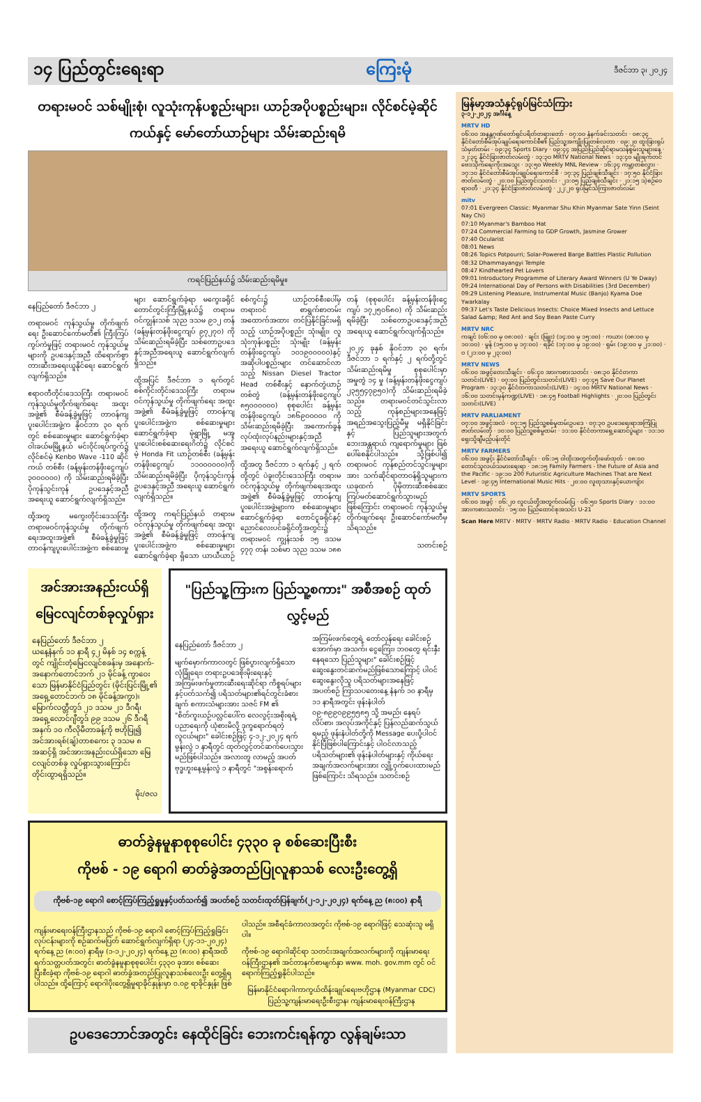၁၄ ပြည်တွင်းရေးရာ ကြေးမုံ ဒီဇင်ဘာ ၃၊ ၂၀၂၄
တရားမဝင် သစ်မျိုးစုံ၊ လူသုံးကုန်ပစ္စည်းများ၊ ယာဉ်အပိုပစ္စည်းများ၊ လိုင်စင်မဲ့ဆိုင်ကယ်နှင့် မော်တော်ယာဉ်များ သိမ်းဆည်းရမိ
ကရင်ပြည်နယ်၌ သိမ်းဆည်းရမိမှု။
နေပြည်တော် ဒီဇင်ဘာ ၂
တရားမဝင် ကုန်သွယ်မှု တိုက်ဖျက်ရေး ဦးဆောင်ကော်မတီ၏ ကြီးကြပ်ကွပ်ကဲမှုဖြင့် တရားမဝင် ကုန်သွယ်မှုများကို ဥပဒေနှင့်အညီ ထိရောက်စွာ တားဆီးအရေးယူနိုင်ရေး ဆောင်ရွက်လျက်ရှိသည်။
ဧရာဝတီတိုင်းဒေသကြီး တရားမဝင် ကုန်သွယ်မှုတိုက်ဖျက်ရေး အထူးအဖွဲ့၏ စီမံခန့်ခွဲမှုဖြင့် တာဝန်ကျ ပူးပေါင်းအဖွဲ့က နိုဝင်ဘာ ၃၀ ရက်တွင် စစ်ဆေးမှုများ ဆောင်ရွက်ခဲ့ရာ ဝါးခယ်မမြို့နယ် မင်းဝိုင်းရပ်ကွက်၌ လိုင်စင်မဲ့ Kenbo Wave -110 ဆိုင်ကယ် တစ်စီး (ခန့်မှန်းတန်ဖိုးငွေကျပ် ၃၀၀၀၀၀၀) ကို သိမ်းဆည်းရမိခဲ့ပြီး ပိုကုန်သွင်းကုန် ဥပဒေနှင့်အညီ အရေးယူ ဆောင်ရွက်လျက်ရှိသည်။
ထို့အတူ မကွေးတိုင်းဒေသကြီး တရားမဝင်ကုန်သွယ်မှု တိုက်ဖျက်ရေးအထူးအဖွဲ့၏ စီမံခန့်ခွဲမှုဖြင့် တာဝန်ကျပူးပေါင်းအဖွဲ့က စစ်ဆေးမှုများ ဆောင်ရွက်ခဲ့ရာ မကွေးခရိုင် တောင်တွင်းကြီးမြို့နယ်၌ တရားမဝင်ကျွန်းသစ် သုည ဒသမ ၉၁၂ တန် (ခန့်မှန်းတန်ဖိုးငွေကျပ် ၉၇၂၇၀) ကို သိမ်းဆည်းရမိခဲ့ပြီး သစ်တောဥပဒေနှင့်အညီအရေးယူ ဆောင်ရွက်လျက်ရှိသည်။
ထို့အပြင် ဒီဇင်ဘာ ၁ ရက်တွင် စစ်ကိုင်းတိုင်းဒေသကြီး တရားမဝင်ကုန်သွယ်မှု တိုက်ဖျက်ရေး အထူးအဖွဲ့၏ စီမံခန့်ခွဲမှုဖြင့် တာဝန်ကျပူးပေါင်းအဖွဲ့က စစ်ဆေးမှုများ ဆောင်ရွက်ခဲ့ရာ မုံရွာမြို့ မအူ ပူးပေါင်းစစ်ဆေးရေးဂိတ်၌ လိုင်စင်မဲ့ Honda Fit ယာဉ်တစ်စီး (ခန့်မှန်းတန်ဖိုးငွေကျပ် ၁၁၀၀၀၀၀၀)ကို သိမ်းဆည်းရမိခဲ့ပြီး ပိုကုန်သွင်းကုန်ဥပဒေနှင့်အညီ အရေးယူ ဆောင်ရွက်လျက်ရှိသည်။
ထို့အတူ ကရင်ပြည်နယ် တရားမဝင်ကုန်သွယ်မှု တိုက်ဖျက်ရေး အထူးအဖွဲ့၏ စီမံခန့်ခွဲမှုဖြင့် တာဝန်ကျ ပူးပေါင်းအဖွဲ့က စစ်ဆေးမှုများ ဆောင်ရွက်ခဲ့ရာ ရှိသော ယာယီယာဉ်စစ်ကွင်း၌ ယာဉ်တစ်စီးပေါ်မှ တရားဝင် စာရွက်စာတမ်းအထောက်အထား တင်ပြနိုင်ခြင်းမရှိသည့် ယာဉ်အပိုပစ္စည်း သုံးမျိုး၊ လူသုံးကုန်ပစ္စည်း သုံးမျိုး (ခန့်မှန်းတန်ဖိုးငွေကျပ် ၁၀၁၉၀၀၀၀၀)နှင့် အဆိုပါပစ္စည်းများ တင်ဆောင်လာသည့် Nissan Diesel Tractor Head တစ်စီးနှင့် နောက်တွဲယာဉ် တစ်တွဲ (ခန့်မှန်းတန်ဖိုးငွေကျပ် ၈၅၀၀၀၀၀၀) စုစုပေါင်း ခန့်မှန်းတန်ဖိုးငွေကျပ် ၁၈၆၉၀၀၀၀၀ ကို သိမ်းဆည်းရမိခဲ့ပြီး အကောက်ခွန်လုပ်ထုံးလုပ်နည်းများနှင့်အညီ အရေးယူ ဆောင်ရွက်လျက်ရှိသည်။
ထို့အတူ ဒီဇင်ဘာ ၁ ရက်နှင့် ၂ ရက်တို့တွင် ပဲခူးတိုင်းဒေသကြီး တရားမဝင်ကုန်သွယ်မှု တိုက်ဖျက်ရေးအထူးအဖွဲ့၏ စီမံခန့်ခွဲမှုဖြင့် တာဝန်ကျ ပူးပေါင်းအဖွဲ့များက စစ်ဆေးမှုများ ဆောင်ရွက်ခဲ့ရာ တောင်ငူခရိုင်နှင့် ညောင်လေးပင်ခရိုင်တို့အတွင်း၌ တရားမဝင် ကျွန်းသစ် ၁၅ ဒသမ ၄၇၇ တန်၊ သစ်မာ သုည ဒသမ ၁၈၈ တန် (စုစုပေါင်း ခန့်မှန်းတန်ဖိုးငွေကျပ် ၁၇၂၅၀၆၈၀) ကို သိမ်းဆည်းရမိခဲ့ပြီး သစ်တောဥပဒေနှင့်အညီ အရေးယူ ဆောင်ရွက်လျက်ရှိသည်။
၂၀၂၄ ခုနှစ် နိုဝင်ဘာ ၃၀ ရက်၊ ဒီဇင်ဘာ ၁ ရက်နှင့် ၂ ရက်တို့တွင် သိမ်းဆည်းရမိမှု စုစုပေါင်းမှာ အမှုတွဲ ၁၄ မှု (ခန့်မှန်းတန်ဖိုးငွေကျပ် ၂၃၅၅၄၇၉၅၀)ကို သိမ်းဆည်းရမိခဲ့သည်။ တရားမဝင်တင်သွင်းလာသည့် ကုန်စည်များအနေဖြင့် အရည်အသွေးပြည့်မီမှု မရှိနိုင်ခြင်းနှင့် ပြည်သူများအတွက် ဘေးအန္တရာယ် ကျရောက်မှုများ ဖြစ်ပေါ်စေနိုင်ပါသည်။ သို့ဖြစ်ပါ၍ တရားမဝင် ကုန်စည်တင်သွင်းမှုများအား သက်ဆိုင်ရာတာဝန်ရှိသူများက ယခုထက် ပိုမိုတားဆီးစစ်ဆေးကြပ်မတ်ဆောင်ရွက်သွားမည်ဖြစ်ကြောင်း တရားမဝင် ကုန်သွယ်မှု တိုက်ဖျက်ရေး ဦးဆောင်ကော်မတီမှ သိရသည်။
သတင်းစဉ်
အင်အားအနည်းငယ်ရှိ မြေငလျင်တစ်ခုလှုပ်ရှား
နေပြည်တော် ဒီဇင်ဘာ ၂
ယနေ့နံနက် ၁၁ နာရီ ၄၂ မိနစ် ၁၄ စက္ကန့်တွင် ကျိုင်းတုံမြေငလျင်စခန်းမှ အနောက်-အနောက်တောင်ဘက် ၂၁ မိုင်ခန့် ကွာဝေးသော မြန်မာနိုင်ငံပြည်တွင်း (မိုင်းပြင်းမြို့၏ အရှေ့တောင်ဘက် ၁၈ မိုင်ခန့်အကွာ)၊ မြောက်လတ္တီတွဒ် ၂၁ ဒသမ ၂၁ ဒီဂရီ၊ အရှေ့လောင်ဂျီတွဒ် ၉၉ ဒသမ ၂၆ ဒီဂရီ အနက် ၁၀ ကီလိုမီတာခန့်ကို ဗဟိုပြု၍ အင်အားရစ်(ချ်)တာစကေး ၃ ဒသမ ၈ အဆင့်ရှိ အင်အားအနည်းငယ်ရှိသော မြေငလျင်တစ်ခု လှုပ်ရှားသွားကြောင်း တိုင်းထွာရရှိသည်။
မိုး/ဇလ
"ပြည်သူ့ကြားက ပြည်သူ့စကား" အစီအစဉ် ထုတ်လွှင့်မည်
နေပြည်တော် ဒီဇင်ဘာ ၂
မျက်မှောက်ကာလတွင် ဖြစ်ပွားလျက်ရှိသော လုံခြုံရေး၊ တရားဥပဒေစိုးမိုးရေးနှင့် အကြမ်းဖက်မှုတားဆီးရေးဆိုင်ရာ ကိစ္စရပ်များနှင့်ပတ်သက်၍ ပရိသတ်များ၏ရင်တွင်းခံစားချက် စကားသံများအား သဇင် FM ၏ "စိတ်ကူးယဉ်ပလ္လင်ပေါ်က လေလွင့်းအစိုးရရဲ့ ပညာရေးကို ယုံစားမိလို့ ဒုက္ခရောက်ရတဲ့ လူငယ်များ" ခေါင်းစဉ်ဖြင့် ၄-၁၂-၂၀၂၄ ရက် မွန်းလွဲ ၁ နာရီတွင် ထုတ်လွှင့်တင်ဆက်ပေးသွားမည်ဖြစ်ပါသည်။ အလားတူ လာမည့် အပတ် ဗုဒ္ဓဟူးနေ့မွန်းလွဲ ၁ နာရီတွင် "အစွန်းရောက်အကြမ်းဖက်တွေရဲ့ တော်လှန်ရေး ခေါင်းစဉ်အောက်မှာ အသက်၊ ငွေကြေး၊ ဘဝတွေ ရင်းနှီးနေရသော ပြည်သူများ" ခေါင်းစဉ်ဖြင့် ဆွေးနွေးတင်ဆက်မည်ဖြစ်သောကြောင့် ပါဝင်ဆွေးနွေးလိုသူ ပရိသတ်များအနေဖြင့် အပတ်စဉ် ကြာသပတေးနေ့ နံနက် ၁၀ နာရီမှ ၁၁ နာရီအတွင်း ဖုန်းနံပါတ် ၀၉-၈၉၉၀၉၉၅၅၈၅ သို့ အမည်၊ နေရပ်လိပ်စာ၊ အလုပ်အကိုင်နှင့် ပြန်လည်ဆက်သွယ်ရမည့် ဖုန်းနံပါတ်တို့ကို Message ပေးပို့ပါဝင်နိုင်ပြီဖြစ်ပါကြောင်းနှင့် ပါဝင်လာသည့် ပရိသတ်များ၏ ဖုန်းနံပါတ်များနှင့် ကိုယ်ရေးအချက်အလက်များအား လျှို့ဝှက်ပေးထားမည်ဖြစ်ကြောင်း သိရသည်။ သတင်းစဉ်
ဓာတ်ခွဲနမူနာစုစုပေါင်း ၄၃၃၀ ခု စစ်ဆေးပြီးစီး
ကိုဗစ် - ၁၉ ရောဂါ ဓာတ်ခွဲအတည်ပြုလူနာသစ် လေးဦးတွေ့ရှိ
ကိုဗစ်-၁၉ ရောဂါ စောင့်ကြပ်ကြည့်ရှုမှုနှင့်ပတ်သက်၍ အပတ်စဉ် သတင်းထုတ်ပြန်ချက်(၂-၁၂-၂၀၂၄) ရက်နေ့ ည (၈:၀၀) နာရီ
ကျန်းမာရေးဝန်ကြီးဌာနသည် ကိုဗစ်-၁၉ ရောဂါ စောင့်ကြပ်ကြည့်ရှုခြင်းလုပ်ငန်းများကို စဉ်ဆက်မပြတ် ဆောင်ရွက်လျက်ရှိရာ (၂၄-၁၁-၂၀၂၄) ရက်နေ့ ည (၈:၀၀) နာရီမှ (၁-၁၂-၂၀၂၄) ရက်နေ့ ည (၈:၀၀) နာရီအထိ ရက်သတ္တပတ်အတွင်း ဓာတ်ခွဲနမူနာစုစုပေါင်း ၄၃၃၀ ခုအား စစ်ဆေးပြီးစီးခဲ့ရာ ကိုဗစ်-၁၉ ရောဂါ ဓာတ်ခွဲအတည်ပြုလူနာသစ်လေးဦး တွေ့ရှိရပါသည်။ ထို့ကြောင့် ရောဂါပိုးတွေ့ရှိမှုရာခိုင်နှုန်းမှာ ၀.၀၉ ရာခိုင်နှုန်း ဖြစ်ပါသည်။ အစီရင်ခံကာလအတွင်း ကိုဗစ်-၁၉ ရောဂါဖြင့် သေဆုံးသူ မရှိပါ။
ကိုဗစ်-၁၉ ရောဂါဆိုင်ရာ သတင်းအချက်အလက်များကို ကျန်းမာရေးဝန်ကြီးဌာန၏ အင်တာနက်စာမျက်နှာ www. moh. gov.mm တွင် ဝင်ရောက်ကြည့်ရှုနိုင်ပါသည်။
မြန်မာနိုင်ငံရောဂါကာကွယ်ထိန်းချုပ်ရေးဗဟိုဌာန (Myanmar CDC)
ပြည်သူ့ကျန်းမာရေးဦးစီးဌာန၊ ကျန်းမာရေးဝန်ကြီးဌာန
ဥပဒေဘောင်အတွင်း နေထိုင်ခြင်း ဘေးကင်းရန်ကွာ လွန်ချမ်းသာ
မြန်မာ့အသံနှင့်ရုပ်မြင်သံကြား
၃-၁၂-၂၀၂၄ အင်္ဂါနေ့
MRTV HD
၀၆:၀၀ အနန္တဂုဏ်တော်ရှင်ပရိတ်တရားတော် · ၀၇:၀၀ နံနက်ခင်းသတင်း · ၀၈:၃၄ နိုင်ငံတော်စီမံအုပ်ချုပ်ရေးကောင်စီ၏ ပြည်သူ့အကျိုးပြုတစ်လတာ · ၀၉:၂၀ ထူးခြားရုပ်သံမှတ်တမ်း · ၀၉:၃၄ Sports Diary · ၀၉:၄၄ အပြည်ပြည်ဆိုင်ရာမသန်စွမ်းသူများနေ့ · ၁၂:၃၄ နိုင်ငံခြားဇာတ်လမ်းတွဲ · ၁၃:၃၀ MRTV National News · ၁၃:၄၀ မျိုးရက်တင်ဗေဒသိုက်ရေးကိုးအသွေး · ၁၃:၅၀ Weekly MNL Review · ၁၆:၃၄ ကမ္ဘာ့တစ်လွှား · ၁၇:၁၀ နိုင်ငံတော်စီမံအုပ်ချုပ်ရေးကောင်စီ · ၁၇:၃၄ ပြည်ချစ်သီချင်း · ၁၇:၅၀ နိုင်ငံခြားဇာတ်လမ်းတွဲ · ၂၀:၀၀ ပြည်တွင်းသတင်း · ၂၁:၀၅ ပြည်ချစ်သီချင်း · ၂၁:၁၅ သဲ့စဉ်ဝေရာဝတီ · ၂၁:၃၄ နိုင်ငံခြားဇာတ်လမ်းတွဲ · ၂၂:၂၀ ရုပ်မြင်သံကြားဇာတ်လမ်း
mitv
07:01 Evergreen Classic: Myanmar Shu Khin Myanmar Sate Yinn (Seint Nay Chi)
07:10 Myanmar's Bamboo Hat
07:24 Commercial Farming to GDP Growth, Jasmine Grower
07:40 Ocularist
08:01 News
08:26 Topics Potpourri; Solar-Powered Barge Battles Plastic Pollution
08:32 Dhammayangyi Temple
08:47 Kindhearted Pet Lovers
09:01 Introductory Programme of Literary Award Winners (U Ye Dway)
09:24 International Day of Persons with Disabilities (3rd December)
09:29 Listening Pleasure, Instrumental Music (Banjo) Kyama Doe Ywarkalay
09:37 Let's Taste Delicious Insects: Choice Mixed Insects and Lettuce Salad &amp; Red Ant and Soy Bean Paste Curry
MRTV NRC
ကချင် (၀၆:၀၀ မှ ၀၈:၀၀) · ချင်း (ဖြူး) (၁၄:၀၀ မှ ၁၅:၀၀) · ကယား (၀၈:၀၀ မှ ၁၀:၀၀) · မွန် (၁၅:၀၀ မှ ၁၇:၀၀) · ရခိုင် (၁၇:၀၀ မှ ၁၉:၀၀) · ရှမ်း (၁၉:၀၀ မှ ၂၁:၀၀) · ဝ (၂၁:၀၀ မှ ၂၃:၀၀)
MRTV NEWS
၀၆:၀၀ အဖွင့်တေးသီချင်း · ၀၆:၄၀ အားကစားသတင်း · ၀၈:၃၀ နိုင်ငံတကာသတင်း(LIVE) · ၀၇:၀၀ ပြည်တွင်းသတင်း(LIVE) · ၀၇:၄၅ Save Our Planet Program · ၁၃:၃၀ နိုင်ငံတကာသတင်း(LIVE) · ၁၄:၀၀ MRTV National News · ၁၆:၀၀ သတင်းမှန်ကဏ္ဍ(LIVE) · ၁၈:၄၅ Football Highlights · ၂၀:၀၀ ပြည်တွင်းသတင်း(LIVE)
MRTV PARLIAMENT
၀၇:၀၀ အဖွင့်အလံ · ၀၇:၁၅ ပြည်သူ့စစ်မှုထမ်းဥပဒေ · ၀၇:၃၀ ဥပဒေရေးရာအကြံပြုဇာတ်လမ်းတို · ၁၀:၀၀ ပြည်သူ့စစ်မှုထမ်း · ၁၁:၀၀ နိုင်ငံတကာရှေ့ဆောင်ပွဲများ · ၁၁:၁၀ ရှေးသို့ချီမည့်ပန်းတိုင်
MRTV FARMERS
၀၆:၀၀ အဖွင့်၊ နိုင်ငံတော်သီချင်း · ၀၆:၁၅ ဝါထိုးအတွက်တိုးဖော်ထုတ် · ၀၈:၀၀ တောင်သူလယ်သမားရေးရာ · ၁၈:၁၅ Family Farmers - the Future of Asia and the Pacific · ၁၉:၁၀ 200 Futuristic Agriculture Machines That are Next Level · ၁၉:၄၅ International Music Hits · ၂၀:၀၀ လူထုသားနှင့်ယောကျ်ား
MRTV SPORTS
၀၆:၀၀ အဖွင့် · ၀၆:၂၀ လူငယ်တို့အတွက်လမ်းပြ · ၀၆:၅၀ Sports Diary · ၁၁:၀၀ အားကစားသတင်း · ၁၅:၀၀ ပြည်ထောင်စုအသင်း U-21
Scan Here MRTV · MRTV · MRTV Radio · MRTV Radio · Education Channel